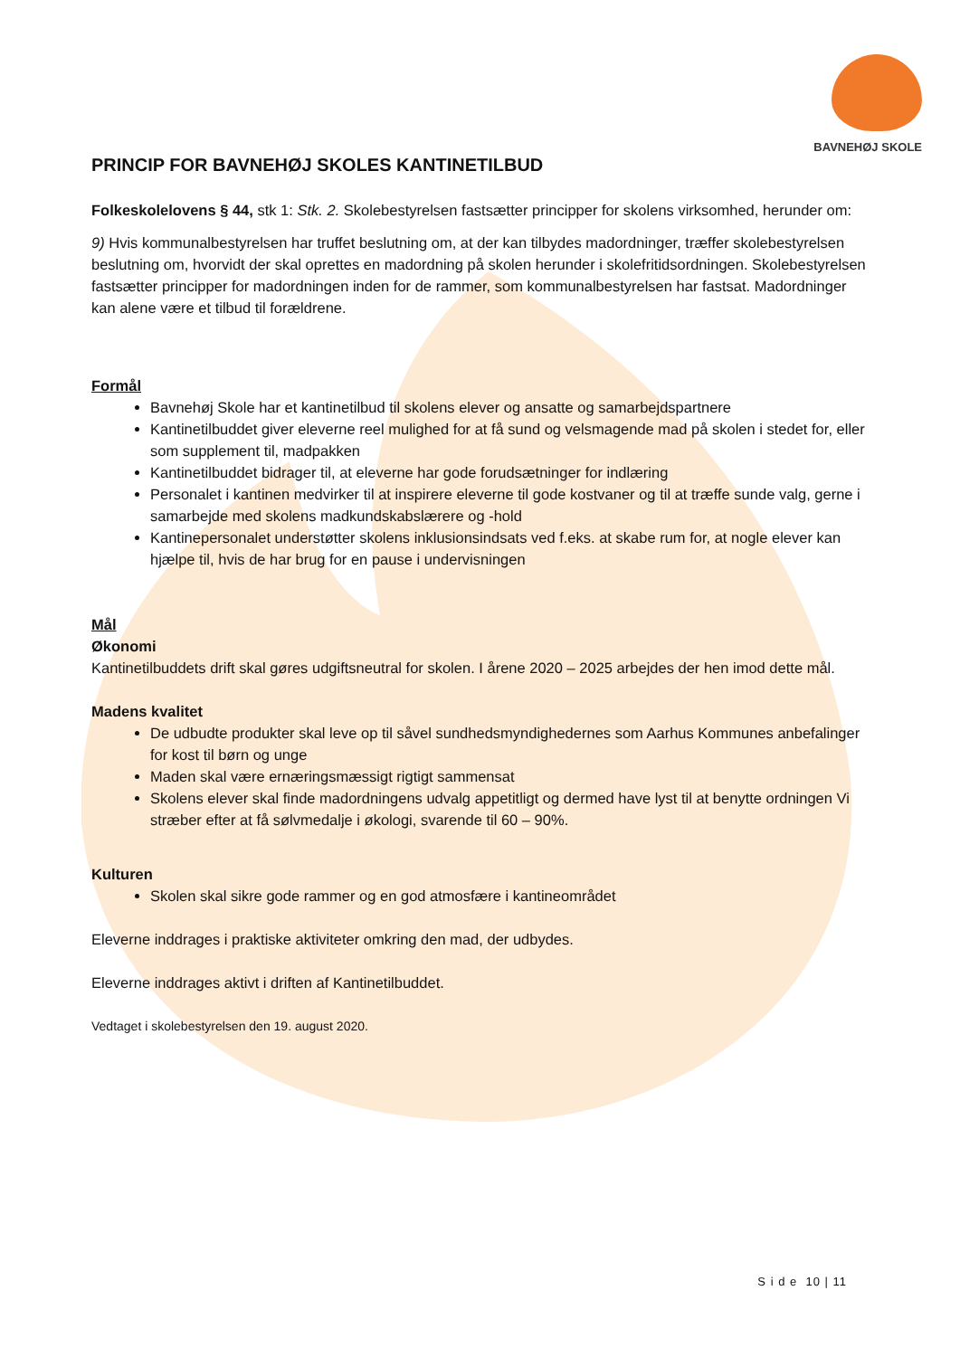BAVNEHØJ SKOLE
PRINCIP FOR BAVNEHØJ SKOLES KANTINETILBUD
Folkeskolelovens § 44, stk 1: Stk. 2. Skolebestyrelsen fastsætter principper for skolens virksomhed, herunder om:
9) Hvis kommunalbestyrelsen har truffet beslutning om, at der kan tilbydes madordninger, træffer skolebestyrelsen beslutning om, hvorvidt der skal oprettes en madordning på skolen herunder i skolefritidsordningen. Skolebestyrelsen fastsætter principper for madordningen inden for de rammer, som kommunalbestyrelsen har fastsat. Madordninger kan alene være et tilbud til forældrene.
Formål
Bavnehøj Skole har et kantinetilbud til skolens elever og ansatte og samarbejdspartnere
Kantinetilbuddet giver eleverne reel mulighed for at få sund og velsmagende mad på skolen i stedet for, eller som supplement til, madpakken
Kantinetilbuddet bidrager til, at eleverne har gode forudsætninger for indlæring
Personalet i kantinen medvirker til at inspirere eleverne til gode kostvaner og til at træffe sunde valg, gerne i samarbejde med skolens madkundskabslærere og -hold
Kantinepersonalet understøtter skolens inklusionsindsats ved f.eks. at skabe rum for, at nogle elever kan hjælpe til, hvis de har brug for en pause i undervisningen
Mål
Økonomi
Kantinetilbuddets drift skal gøres udgiftsneutral for skolen. I årene 2020 – 2025 arbejdes der hen imod dette mål.
Madens kvalitet
De udbudte produkter skal leve op til såvel sundhedsmyndighedernes som Aarhus Kommunes anbefalinger for kost til børn og unge
Maden skal være ernæringsmæssigt rigtigt sammensat
Skolens elever skal finde madordningens udvalg appetitligt og dermed have lyst til at benytte ordningen Vi stræber efter at få sølvmedalje i økologi, svarende til 60 – 90%.
Kulturen
Skolen skal sikre gode rammer og en god atmosfære i kantineområdet
Eleverne inddrages i praktiske aktiviteter omkring den mad, der udbydes.
Eleverne inddrages aktivt i driften af Kantinetilbuddet.
Vedtaget i skolebestyrelsen den 19. august 2020.
S i d e 10 | 11